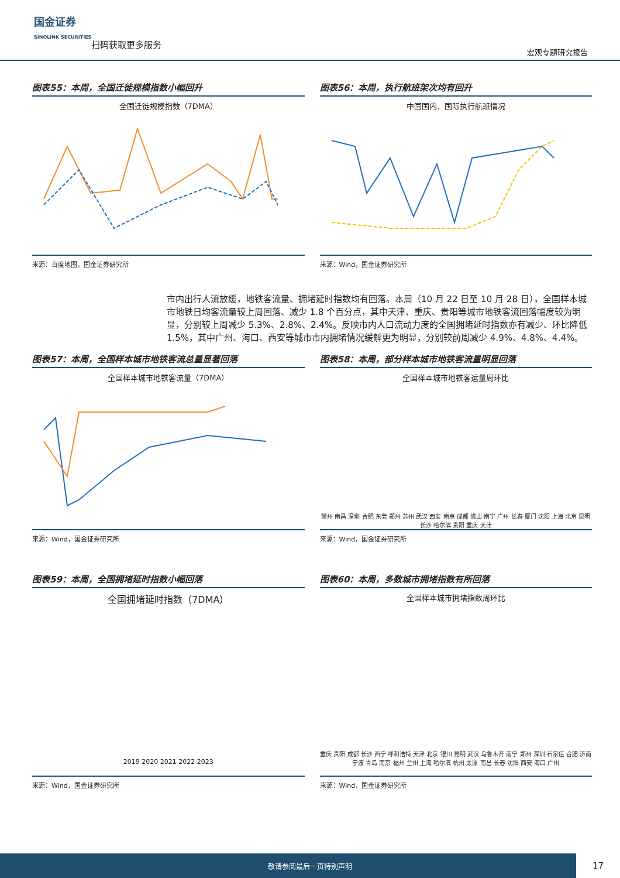国金证券
SINOLINK SECURITIES
扫码获取更多服务
宏观专题研究报告
图表55：本周，全国迁徙规模指数小幅回升
全国迁徙规模指数（7DMA）
来源：百度地图，国金证券研究所
图表56：本周，执行航班架次均有回升
中国国内、国际执行航班情况
来源：Wind，国金证券研究所
市内出行人流放缓，地铁客流量、拥堵延时指数均有回落。本周（10 月 22 日至 10 月 28 日），全国样本城市地铁日均客流量较上周回落、减少 1.8 个百分点，其中天津、重庆、贵阳等城市地铁客流回落幅度较为明显，分别较上周减少 5.3%、2.8%、2.4%。反映市内人口流动力度的全国拥堵延时指数亦有减少、环比降低 1.5%，其中广州、海口、西安等城市市内拥堵情况缓解更为明显，分别较前周减少 4.9%、4.8%、4.4%。
图表57：本周，全国样本城市地铁客流总量显著回落
全国样本城市地铁客流量（7DMA）
来源：Wind，国金证券研究所
图表58：本周，部分样本城市地铁客流量明显回落
全国样本城市地铁客运量周环比
常州 南昌 深圳 合肥 东莞 郑州 苏州 武汉 西安 南京 成都 佛山 南宁 广州 长春 厦门 沈阳 上海 北京 昆明 长沙 哈尔滨 贵阳 重庆 天津
来源：Wind，国金证券研究所
图表59：本周，全国拥堵延时指数小幅回落
全国拥堵延时指数（7DMA）
2019 2020 2021 2022 2023
来源：Wind，国金证券研究所
图表60：本周，多数城市拥堵指数有所回落
全国样本城市拥堵指数周环比
重庆 贵阳 成都 长沙 西宁 呼和浩特 天津 北京 银川 昆明 武汉 乌鲁木齐 南宁 郑州 深圳 石家庄 合肥 济南 宁波 青岛 南京 福州 兰州 上海 哈尔滨 杭州 太原 南昌 长春 沈阳 西安 海口 广州
来源：Wind，国金证券研究所
敬请参阅最后一页特别声明
17